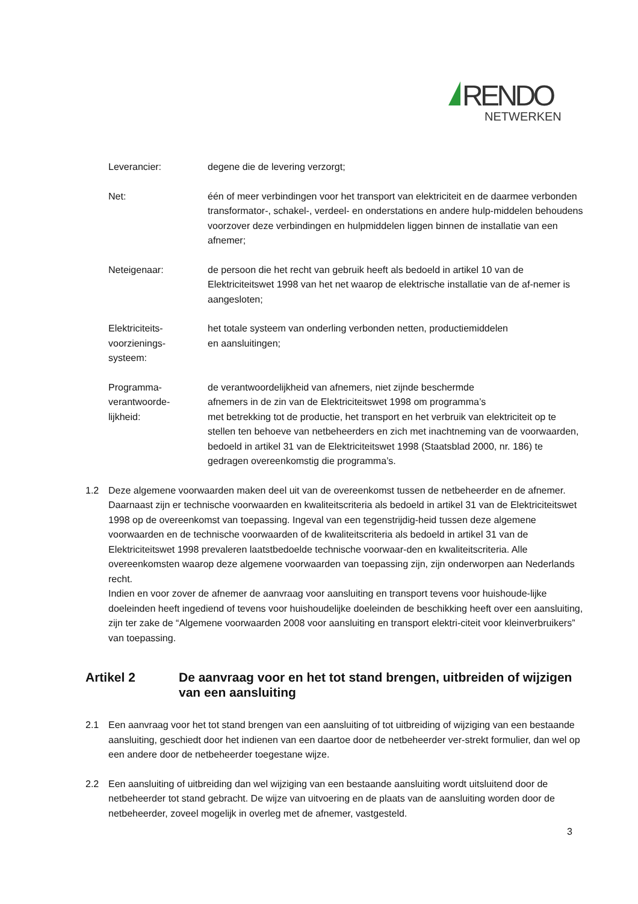RENDO
NETWERKEN
Leverancier: degene die de levering verzorgt;
Net: één of meer verbindingen voor het transport van elektriciteit en de daarmee verbonden transformator-, schakel-, verdeel- en onderstations en andere hulp-middelen behoudens voorzover deze verbindingen en hulpmiddelen liggen binnen de installatie van een afnemer;
Neteigenaar: de persoon die het recht van gebruik heeft als bedoeld in artikel 10 van de Elektriciteitswet 1998 van het net waarop de elektrische installatie van de af-nemer is aangesloten;
Elektriciteits-
voorzienings-
systeem:
het totale systeem van onderling verbonden netten, productiemiddelen
en aansluitingen;
Programma-
verantwoorde-
lijkheid:
de verantwoordelijkheid van afnemers, niet zijnde beschermde
afnemers in de zin van de Elektriciteitswet 1998 om programma’s
met betrekking tot de productie, het transport en het verbruik van elektriciteit op te stellen ten behoeve van netbeheerders en zich met inachtneming van de voorwaarden, bedoeld in artikel 31 van de Elektriciteitswet 1998 (Staatsblad 2000, nr. 186) te gedragen overeenkomstig die programma’s.
1.2 Deze algemene voorwaarden maken deel uit van de overeenkomst tussen de netbeheerder en de afnemer. Daarnaast zijn er technische voorwaarden en kwaliteitscriteria als bedoeld in artikel 31 van de Elektriciteitswet 1998 op de overeenkomst van toepassing. Ingeval van een tegenstrijdig-heid tussen deze algemene voorwaarden en de technische voorwaarden of de kwaliteitscriteria als bedoeld in artikel 31 van de Elektriciteitswet 1998 prevaleren laatstbedoelde technische voorwaar-den en kwaliteitscriteria. Alle overeenkomsten waarop deze algemene voorwaarden van toepassing zijn, zijn onderworpen aan Nederlands recht.
Indien en voor zover de afnemer de aanvraag voor aansluiting en transport tevens voor huishoude-lijke doeleinden heeft ingediend of tevens voor huishoudelijke doeleinden de beschikking heeft over een aansluiting, zijn ter zake de “Algemene voorwaarden 2008 voor aansluiting en transport elektri-citeit voor kleinverbruikers” van toepassing.
Artikel 2 De aanvraag voor en het tot stand brengen, uitbreiden of wijzigen van een aansluiting
2.1 Een aanvraag voor het tot stand brengen van een aansluiting of tot uitbreiding of wijziging van een bestaande aansluiting, geschiedt door het indienen van een daartoe door de netbeheerder ver-strekt formulier, dan wel op een andere door de netbeheerder toegestane wijze.
2.2 Een aansluiting of uitbreiding dan wel wijziging van een bestaande aansluiting wordt uitsluitend door de netbeheerder tot stand gebracht. De wijze van uitvoering en de plaats van de aansluiting worden door de netbeheerder, zoveel mogelijk in overleg met de afnemer, vastgesteld.
3